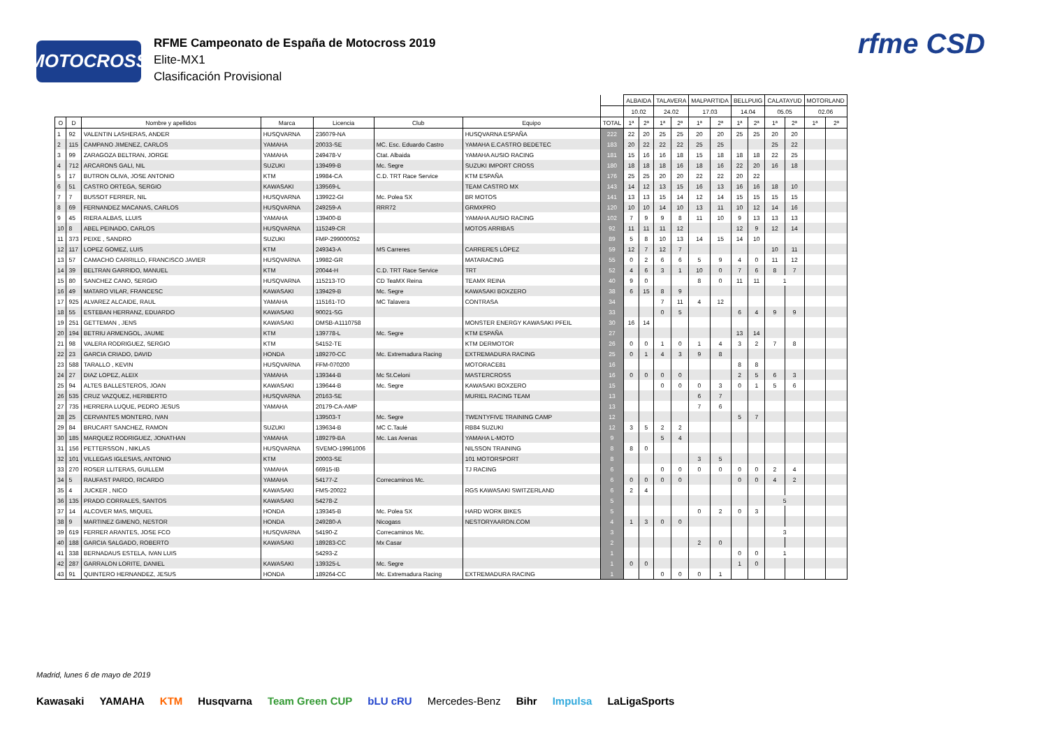MOTOCROSS
RFME Campeonato de España de Motocross 2019
Elite-MX1
Clasificación Provisional
rfme CSD
| | | | | | | | | ALBAIDA | | TALAVERA | | MALPARTIDA | | BELLPUIG | | CALATAYUD | | MOTORLAND | |
| --- | --- | --- | --- | --- | --- | --- | --- | --- | --- | --- | --- | --- | --- | --- | --- | --- | --- | --- | --- |
| | | | | | | | | 10.02 | | 24.02 | | 17.03 | | 14.04 | | 05.05 | | 02.06 | |
| O | D | Nombre y apellidos | Marca | Licencia | Club | Equipo | TOTAL | 1ª | 2ª | 1ª | 2ª | 1ª | 2ª | 1ª | 2ª | 1ª | 2ª | 1ª | 2ª |
| 1 | 92 | VALENTIN LASHERAS, ANDER | HUSQVARNA | 236079-NA | | HUSQVARNA ESPAÑA | 222 | 22 | 20 | 25 | 25 | 20 | 20 | 25 | 25 | 20 | 20 | | |
| 2 | 115 | CAMPANO JIMENEZ, CARLOS | YAMAHA | 20033-SE | MC. Esc. Eduardo Castro | YAMAHA E.CASTRO BEDETEC | 183 | 20 | 22 | 22 | 22 | 25 | 25 | | | 25 | 22 | | |
| 3 | 99 | ZARAGOZA BELTRAN, JORGE | YAMAHA | 249478-V | Ctat. Albaida | YAMAHA AUSIO RACING | 181 | 15 | 16 | 16 | 18 | 15 | 18 | 18 | 18 | 22 | 25 | | |
| 4 | 712 | ARCARONS GALI, NIL | SUZUKI | 139499-B | Mc. Segre | SUZUKI IMPORT CROSS | 180 | 18 | 18 | 18 | 16 | 18 | 16 | 22 | 20 | 16 | 18 | | |
| 5 | 17 | BUTRON OLIVA, JOSE ANTONIO | KTM | 19984-CA | C.D. TRT Race Service | KTM ESPAÑA | 176 | 25 | 25 | 20 | 20 | 22 | 22 | 20 | 22 | | | | |
| 6 | 51 | CASTRO ORTEGA, SERGIO | KAWASAKI | 139569-L | | TEAM CASTRO MX | 143 | 14 | 12 | 13 | 15 | 16 | 13 | 16 | 16 | 18 | 10 | | |
| 7 | 7 | BUSSOT FERRER, NIL | HUSQVARNA | 139922-GI | Mc. Polea SX | BR MOTOS | 141 | 13 | 13 | 15 | 14 | 12 | 14 | 15 | 15 | 15 | 15 | | |
| 8 | 69 | FERNANDEZ MACANAS, CARLOS | HUSQVARNA | 249259-A | RRR72 | GRMXPRO | 120 | 10 | 10 | 14 | 10 | 13 | 11 | 10 | 12 | 14 | 16 | | |
| 9 | 45 | RIERA ALBAS, LLUIS | YAMAHA | 139400-B | | YAMAHA AUSIO RACING | 102 | 7 | 9 | 9 | 8 | 11 | 10 | 9 | 13 | 13 | 13 | | |
| 10 | 8 | ABEL PEINADO, CARLOS | HUSQVARNA | 115249-CR | | MOTOS ARRIBAS | 92 | 11 | 11 | 11 | 12 | | | 12 | 9 | 12 | 14 | | |
| 11 | 373 | PEIXE , SANDRO | SUZUKI | FMP-299000052 | | | 89 | 5 | 8 | 10 | 13 | 14 | 15 | 14 | 10 | | | | |
| 12 | 117 | LOPEZ GOMEZ, LUIS | KTM | 249343-A | MS Carreres | CARRERES LÓPEZ | 59 | 12 | 7 | 12 | 7 | | | | | 10 | 11 | | |
| 13 | 57 | CAMACHO CARRILLO, FRANCISCO JAVIER | HUSQVARNA | 19982-GR | | MATARACING | 55 | 0 | 2 | 6 | 6 | 5 | 9 | 4 | 0 | 11 | 12 | | |
| 14 | 39 | BELTRAN GARRIDO, MANUEL | KTM | 20044-H | C.D. TRT Race Service | TRT | 52 | 4 | 6 | 3 | 1 | 10 | 0 | 7 | 6 | 8 | 7 | | |
| 15 | 80 | SANCHEZ CANO, SERGIO | HUSQVARNA | 115213-TO | CD TeaMX Reina | TEAMX REINA | 40 | 9 | 0 | | | 8 | 0 | 11 | 11 | 1 | | | |
| 16 | 49 | MATARO VILAR, FRANCESC | KAWASAKI | 139429-B | Mc. Segre | KAWASAKI BOXZERO | 38 | 6 | 15 | 8 | 9 | | | | | | | | |
| 17 | 925 | ALVAREZ ALCAIDE, RAUL | YAMAHA | 115161-TO | MC Talavera | CONTRASA | 34 | | | 7 | 11 | 4 | 12 | | | | | | |
| 18 | 55 | ESTEBAN HERRANZ, EDUARDO | KAWASAKI | 90021-SG | | | 33 | | | 0 | 5 | | | 6 | 4 | 9 | 9 | | |
| 19 | 251 | GETTEMAN , JENS | KAWASAKI | DMSB-A1110758 | | MONSTER ENERGY KAWASAKI PFEIL | 30 | 16 | 14 | | | | | | | | | | |
| 20 | 194 | BETRIU ARMENGOL, JAUME | KTM | 139778-L | Mc. Segre | KTM ESPAÑA | 27 | | | | | | | 13 | 14 | | | | |
| 21 | 98 | VALERA RODRIGUEZ, SERGIO | KTM | 54152-TE | | KTM DERMOTOR | 26 | 0 | 0 | 1 | 0 | 1 | 4 | 3 | 2 | 7 | 8 | | |
| 22 | 23 | GARCIA CRIADO, DAVID | HONDA | 189270-CC | Mc. Extremadura Racing | EXTREMADURA RACING | 25 | 0 | 1 | 4 | 3 | 9 | 8 | | | | | | |
| 23 | 588 | TARALLO , KEVIN | HUSQVARNA | FFM-070200 | | MOTORACE81 | 16 | | | | | | | 8 | 8 | | | | |
| 24 | 27 | DIAZ LOPEZ, ALEIX | YAMAHA | 139344-B | Mc St.Celoni | MASTERCROSS | 16 | 0 | 0 | 0 | 0 | | | 2 | 5 | 6 | 3 | | |
| 25 | 94 | ALTES BALLESTEROS, JOAN | KAWASAKI | 139644-B | Mc. Segre | KAWASAKI BOXZERO | 15 | | | 0 | 0 | 0 | 3 | 0 | 1 | 5 | 6 | | |
| 26 | 535 | CRUZ VAZQUEZ, HERIBERTO | HUSQVARNA | 20163-SE | | MURIEL RACING TEAM | 13 | | | | | 6 | 7 | | | | | | |
| 27 | 735 | HERRERA LUQUE, PEDRO JESUS | YAMAHA | 20179-CA-AMP | | | 13 | | | | | 7 | 6 | | | | | | |
| 28 | 25 | CERVANTES MONTERO, IVAN | | 139503-T | Mc. Segre | TWENTYFIVE TRAINING CAMP | 12 | | | | | | | 5 | 7 | | | | |
| 29 | 84 | BRUCART SANCHEZ, RAMON | SUZUKI | 139634-B | MC C.Taulé | RB84 SUZUKI | 12 | 3 | 5 | 2 | 2 | | | | | | | | |
| 30 | 185 | MARQUEZ RODRIGUEZ, JONATHAN | YAMAHA | 189279-BA | Mc. Las Arenas | YAMAHA L-MOTO | 9 | | | 5 | 4 | | | | | | | | |
| 31 | 156 | PETTERSSON , NIKLAS | HUSQVARNA | SVEMO-19961006 | | NILSSON TRAINING | 8 | 8 | 0 | | | | | | | | | | |
| 32 | 101 | VILLEGAS IGLESIAS, ANTONIO | KTM | 20003-SE | | 101 MOTORSPORT | 8 | | | | | 3 | 5 | | | | | | |
| 33 | 270 | ROSER LLITERAS, GUILLEM | YAMAHA | 66915-IB | | TJ RACING | 6 | | | 0 | 0 | 0 | 0 | 0 | 0 | 2 | 4 | | |
| 34 | 5 | RAUFAST PARDO, RICARDO | YAMAHA | 54177-Z | Correcaminos Mc. | | 6 | 0 | 0 | 0 | 0 | | | 0 | 0 | 4 | 2 | | |
| 35 | 4 | JUCKER , NICO | KAWASAKI | FMS-20022 | | RGS KAWASAKI SWITZERLAND | 6 | 2 | 4 | | | | | | | | | | |
| 36 | 135 | PRADO CORRALES, SANTOS | KAWASAKI | 54278-Z | | | 5 | | | | | | | | | 5 | | | |
| 37 | 14 | ALCOVER MAS, MIQUEL | HONDA | 139345-B | Mc. Polea SX | HARD WORK BIKES | 5 | | | | | 0 | 2 | 0 | 3 | | | | |
| 38 | 9 | MARTINEZ GIMENO, NESTOR | HONDA | 249280-A | Nicogass | NESTORYAARON.COM | 4 | 1 | 3 | 0 | 0 | | | | | | | | |
| 39 | 619 | FERRER ARANTES, JOSE FCO | HUSQVARNA | 54190-Z | Correcaminos Mc. | | 3 | | | | | | | | | 3 | | | |
| 40 | 188 | GARCIA SALGADO, ROBERTO | KAWASAKI | 189283-CC | Mx Casar | | 2 | | | | | 2 | 0 | | | | | | |
| 41 | 338 | BERNADAUS ESTELA, IVAN LUIS | | 54293-Z | | | 1 | | | | | | | 0 | 0 | 1 | | | |
| 42 | 287 | GARRALON LORITE, DANIEL | KAWASAKI | 139325-L | Mc. Segre | | 1 | 0 | 0 | | | | | 1 | 0 | | | | |
| 43 | 91 | QUINTERO HERNANDEZ, JESUS | HONDA | 189264-CC | Mc. Extremadura Racing | EXTREMADURA RACING | 1 | | | 0 | 0 | 0 | 1 | | | | | | |
Madrid, lunes 6 de mayo de 2019
Kawasaki YAMAHA KTM Husqvarna Team Green CUP bLU cRU Mercedes-Benz Bihr Impulsa LaLigaSports